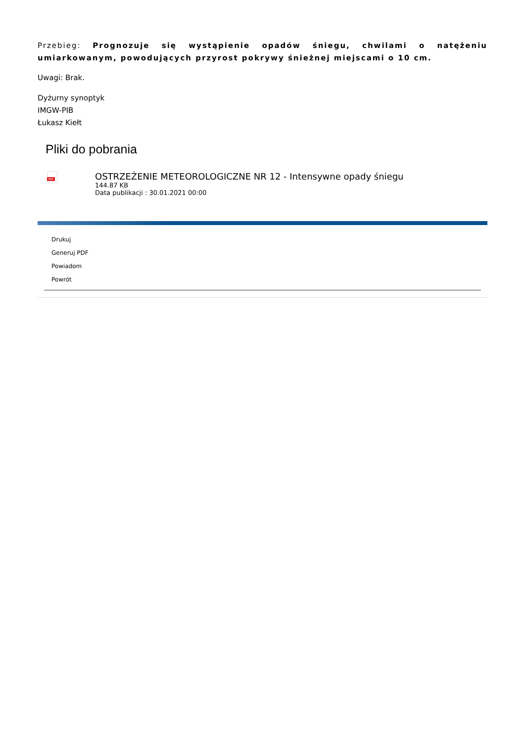Przebieg: Prognozuje się wystąpienie opadów śniegu, chwilami o natężeniu umiarkowanym, powodujących przyrost pokrywy śnieżnej miejscami o 10 cm.
Uwagi: Brak.
Dyżurny synoptyk
IMGW-PIB
Łukasz Kiełt
Pliki do pobrania
PDF
OSTRZEŻENIE METEOROLOGICZNE NR 12 - Intensywne opady śniegu
144.87 KB
Data publikacji : 30.01.2021 00:00
Drukuj
Generuj PDF
Powiadom
Powrót